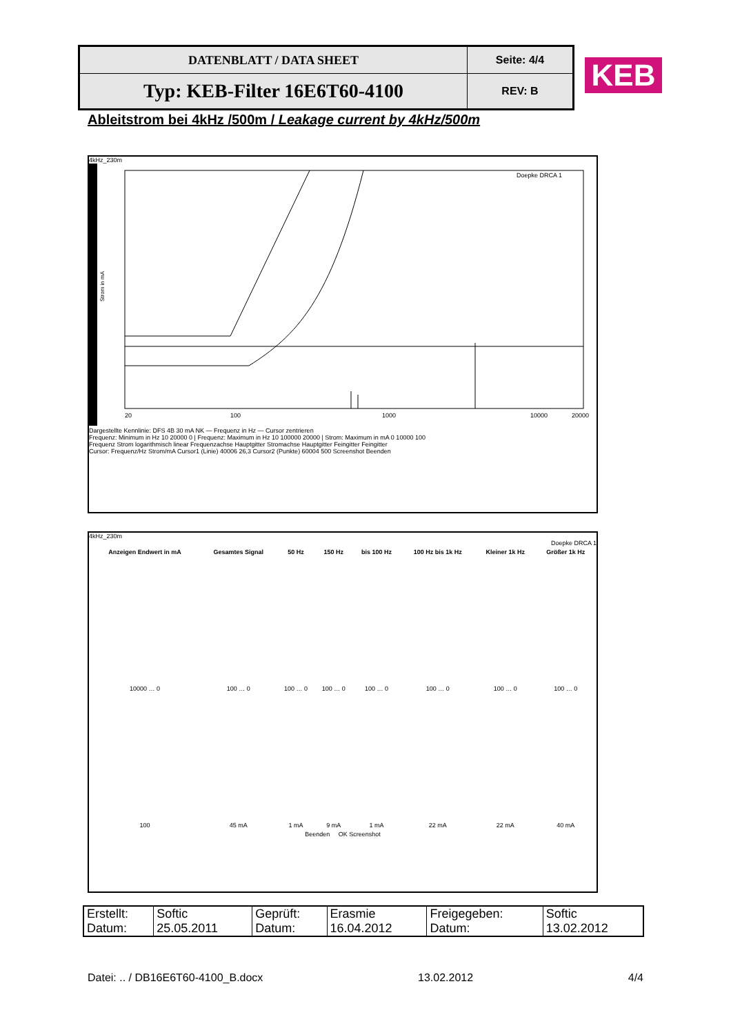| DATENBLATT / DATA SHEET | Seite: 4/4 |
| Typ: KEB-Filter 16E6T60-4100 | REV: B |
KEB
Ableitstrom bei 4kHz /500m / Leakage current by 4kHz/500m
4kHz_230m
Strom in mA
Doepke DRCA 1
20
100
1000
10000
20000
Dargestellte Kennlinie: DFS 4B 30 mA NK — Frequenz in Hz — Cursor zentrieren
Frequenz: Minimum in Hz 10 20000 0 | Frequenz: Maximum in Hz 10 100000 20000 | Strom: Maximum in mA 0 10000 100
Frequenz Strom logarithmisch linear Frequenzachse Hauptgitter Stromachse Hauptgitter Feingitter Feingitter
Cursor: Frequenz/Hz Strom/mA Cursor1 (Linie) 40006 26,3 Cursor2 (Punkte) 60004 500 Screenshot Beenden
4kHz_230m
Doepke DRCA 1
| Anzeigen Endwert in mA | Gesamtes Signal | 50 Hz | 150 Hz | bis 100 Hz | 100 Hz bis 1k Hz | Kleiner 1k Hz | Größer 1k Hz |
| --- | --- | --- | --- | --- | --- | --- | --- |
| 10000 … 0 | 100 … 0 | 100 … 0 | 100 … 0 | 100 … 0 | 100 … 0 | 100 … 0 | 100 … 0 |
| 100 | 45 mA | 1 mA | 9 mA | 1 mA | 22 mA | 22 mA | 40 mA |
Beenden OK Screenshot
| Erstellt: Datum: | Softic 25.05.2011 | Geprüft: Datum: | Erasmie 16.04.2012 | Freigegeben: Datum: | Softic 13.02.2012 |
Datei: .. / DB16E6T60-4100_B.docx 13.02.2012 4/4